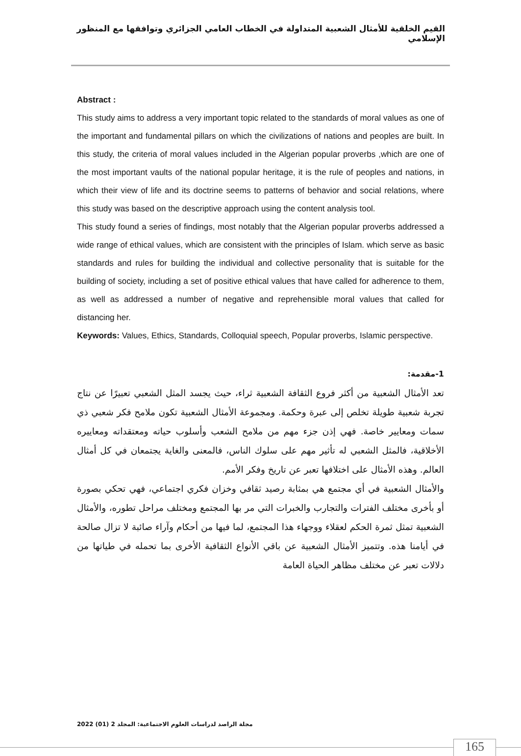القيم الخلقية للأمثال الشعبية المتداولة في الخطاب العامي الجزائري وتوافقها مع المنظور الإسلامي
Abstract :
This study aims to address a very important topic related to the standards of moral values as one of the important and fundamental pillars on which the civilizations of nations and peoples are built. In this study, the criteria of moral values included in the Algerian popular proverbs ,which are one of the most important vaults of the national popular heritage, it is the rule of peoples and nations, in which their view of life and its doctrine seems to patterns of behavior and social relations, where this study was based on the descriptive approach using the content analysis tool.
This study found a series of findings, most notably that the Algerian popular proverbs addressed a wide range of ethical values, which are consistent with the principles of Islam. which serve as basic standards and rules for building the individual and collective personality that is suitable for the building of society, including a set of positive ethical values that have called for adherence to them, as well as addressed a number of negative and reprehensible moral values that called for distancing her.
Keywords: Values, Ethics, Standards, Colloquial speech, Popular proverbs, Islamic perspective.
1-مقدمة:
تعد الأمثال الشعبية من أكثر فروع الثقافة الشعبية ثراء، حيث يجسد المثل الشعبي تعبيرًا عن نتاج تجربة شعبية طويلة تخلص إلى عبرة وحكمة. ومجموعة الأمثال الشعبية تكون ملامح فكر شعبي ذي سمات ومعايير خاصة. فهي إذن جزء مهم من ملامح الشعب وأسلوب حياته ومعتقداته ومعاييره الأخلاقية، فالمثل الشعبي له تأثير مهم على سلوك الناس، فالمعنى والغاية يجتمعان في كل أمثال العالم. وهذه الأمثال على اختلافها تعبر عن تاريخ وفكر الأمم.
والأمثال الشعبية في أي مجتمع هي بمثابة رصيد ثقافي وخزان فكري اجتماعي، فهي تحكي بصورة أو بأخرى مختلف الفترات والتجارب والخبرات التي مر بها المجتمع ومختلف مراحل تطوره، والأمثال الشعبية تمثل ثمرة الحكم لعقلاء ووجهاء هذا المجتمع، لما فيها من أحكام وآراء صائبة لا تزال صالحة في أيامنا هذه. وتتميز الأمثال الشعبية عن باقي الأنواع الثقافية الأخرى بما تحمله في طياتها من دلالات تعبر عن مختلف مظاهر الحياة العامة
مجلة الراصد لدراسات العلوم الاجتماعية: المجلد 2 (01) 2022
165